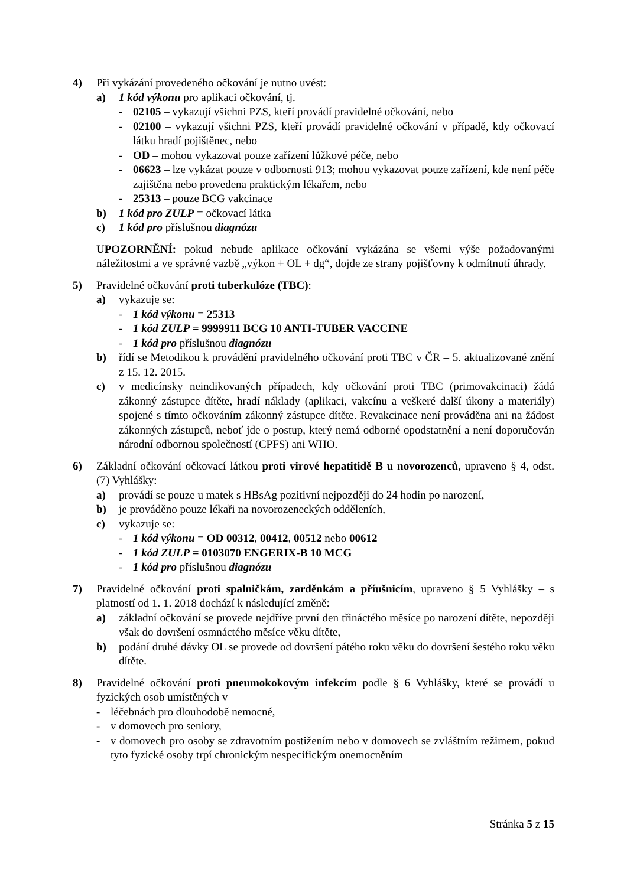4) Při vykázání provedeného očkování je nutno uvést:
a) 1 kód výkonu pro aplikaci očkování, tj.
- 02105 – vykazují všichni PZS, kteří provádí pravidelné očkování, nebo
- 02100 – vykazují všichni PZS, kteří provádí pravidelné očkování v případě, kdy očkovací látku hradí pojištěnec, nebo
- OD – mohou vykazovat pouze zařízení lůžkové péče, nebo
- 06623 – lze vykázat pouze v odbornosti 913; mohou vykazovat pouze zařízení, kde není péče zajištěna nebo provedena praktickým lékařem, nebo
- 25313 – pouze BCG vakcinace
b) 1 kód pro ZULP = očkovací látka
c) 1 kód pro příslušnou diagnózu
UPOZORNĚNÍ: pokud nebude aplikace očkování vykázána se všemi výše požadovanými náležitostmi a ve správné vazbě „výkon + OL + dg“, dojde ze strany pojišťovny k odmítnutí úhrady.
5) Pravidelné očkování proti tuberkulóze (TBC):
a) vykazuje se:
- 1 kód výkonu = 25313
- 1 kód ZULP = 9999911 BCG 10 ANTI-TUBER VACCINE
- 1 kód pro příslušnou diagnózu
b) řídí se Metodikou k provádění pravidelného očkování proti TBC v ČR – 5. aktualizované znění z 15. 12. 2015.
c) v medicínsky neindikovaných případech, kdy očkování proti TBC (primovakcinaci) žádá zákonný zástupce dítěte, hradí náklady (aplikaci, vakcínu a veškeré další úkony a materiály) spojené s tímto očkováním zákonný zástupce dítěte. Revakcinace není prováděna ani na žádost zákonných zástupců, neboť jde o postup, který nemá odborné opodstatnění a není doporučován národní odbornou společností (CPFS) ani WHO.
6) Základní očkování očkovací látkou proti virové hepatitidě B u novorozenců, upraveno § 4, odst. (7) Vyhlášky:
a) provádí se pouze u matek s HBsAg pozitivní nejpozději do 24 hodin po narození,
b) je prováděno pouze lékaři na novorozeneckých odděleních,
c) vykazuje se:
- 1 kód výkonu = OD 00312, 00412, 00512 nebo 00612
- 1 kód ZULP = 0103070 ENGERIX-B 10 MCG
- 1 kód pro příslušnou diagnózu
7) Pravidelné očkování proti spalničkám, zarděnkám a příušnicím, upraveno § 5 Vyhlášky – s platností od 1. 1. 2018 dochází k následující změně:
a) základní očkování se provede nejdříve první den třináctého měsíce po narození dítěte, nepozději však do dovršení osmnáctého měsíce věku dítěte,
b) podání druhé dávky OL se provede od dovršení pátého roku věku do dovršení šestého roku věku dítěte.
8) Pravidelné očkování proti pneumokokovým infekcím podle § 6 Vyhlášky, které se provádí u fyzických osob umístěných v
- léčebnách pro dlouhodobě nemocné,
- v domovech pro seniory,
- v domovech pro osoby se zdravotním postižením nebo v domovech se zvláštním režimem, pokud tyto fyzické osoby trpí chronickým nespecifickým onemocněním
Stránka 5 z 15